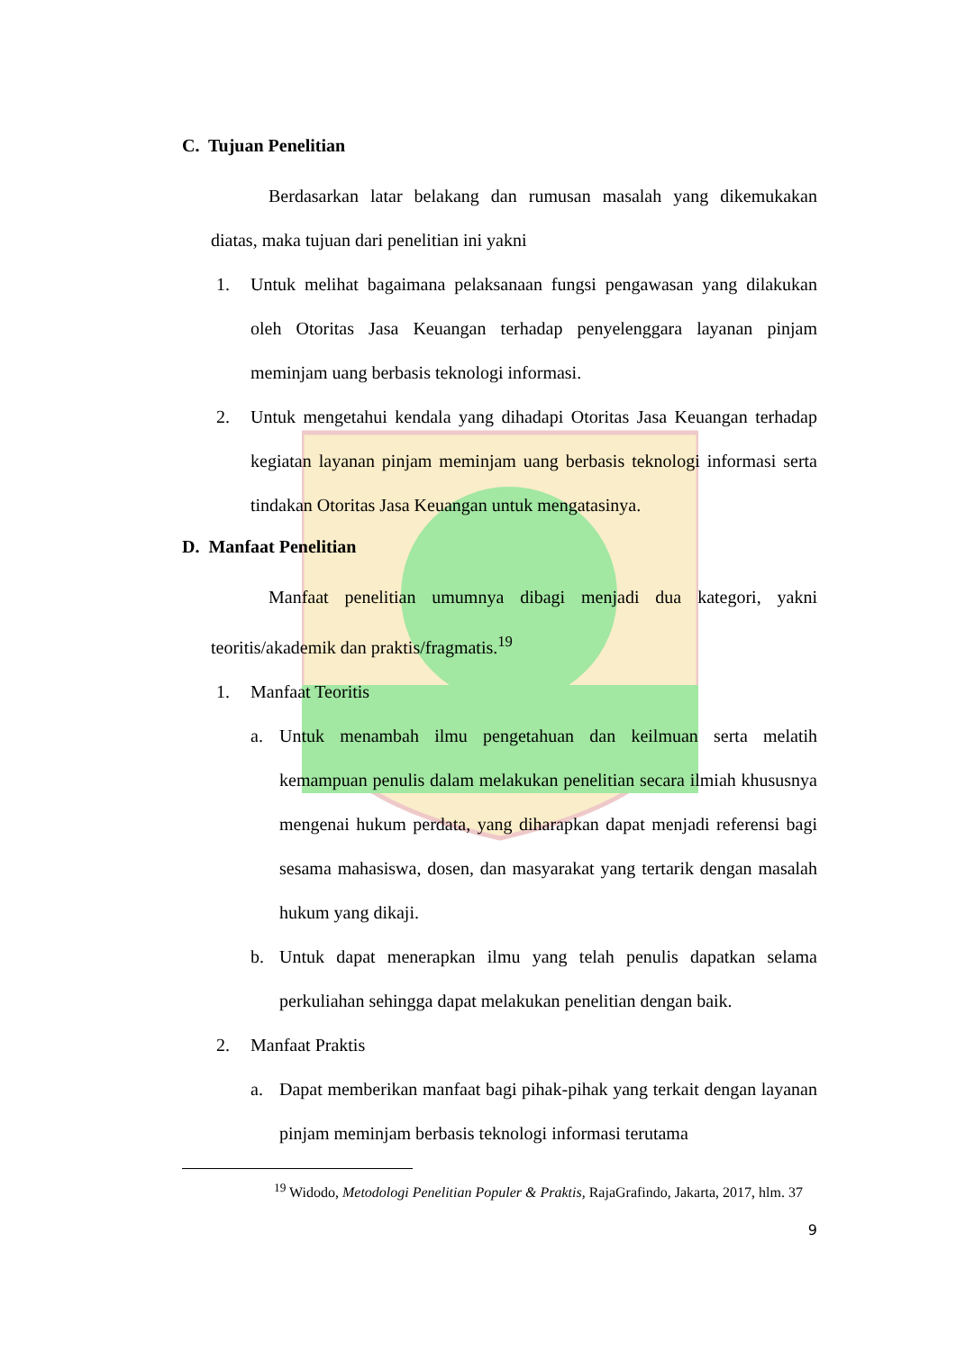C. Tujuan Penelitian
Berdasarkan latar belakang dan rumusan masalah yang dikemukakan diatas, maka tujuan dari penelitian ini yakni
1. Untuk melihat bagaimana pelaksanaan fungsi pengawasan yang dilakukan oleh Otoritas Jasa Keuangan terhadap penyelenggara layanan pinjam meminjam uang berbasis teknologi informasi.
2. Untuk mengetahui kendala yang dihadapi Otoritas Jasa Keuangan terhadap kegiatan layanan pinjam meminjam uang berbasis teknologi informasi serta tindakan Otoritas Jasa Keuangan untuk mengatasinya.
D. Manfaat Penelitian
Manfaat penelitian umumnya dibagi menjadi dua kategori, yakni teoritis/akademik dan praktis/fragmatis.<sup>19</sup>
1. Manfaat Teoritis
a. Untuk menambah ilmu pengetahuan dan keilmuan serta melatih kemampuan penulis dalam melakukan penelitian secara ilmiah khususnya mengenai hukum perdata, yang diharapkan dapat menjadi referensi bagi sesama mahasiswa, dosen, dan masyarakat yang tertarik dengan masalah hukum yang dikaji.
b. Untuk dapat menerapkan ilmu yang telah penulis dapatkan selama perkuliahan sehingga dapat melakukan penelitian dengan baik.
2. Manfaat Praktis
a. Dapat memberikan manfaat bagi pihak-pihak yang terkait dengan layanan pinjam meminjam berbasis teknologi informasi terutama
<sup>19</sup> Widodo, Metodologi Penelitian Populer & Praktis, RajaGrafindo, Jakarta, 2017, hlm. 37
9